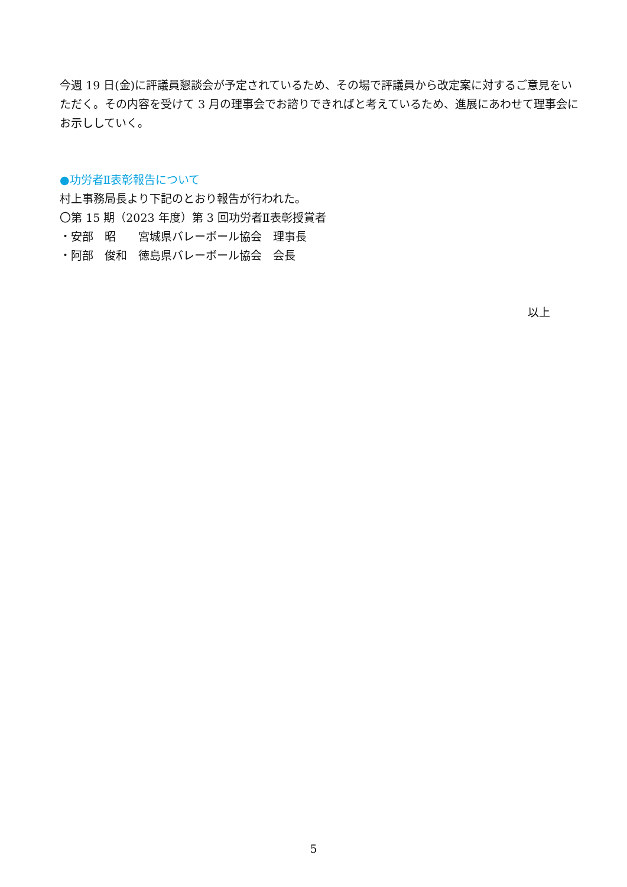今週 19 日(金)に評議員懇談会が予定されているため、その場で評議員から改定案に対するご意見をいただく。その内容を受けて 3 月の理事会でお諮りできればと考えているため、進展にあわせて理事会にお示ししていく。
●功労者Ⅱ表彰報告について
村上事務局長より下記のとおり報告が行われた。
〇第 15 期（2023 年度）第 3 回功労者Ⅱ表彰授賞者
・安部　昭　　宮城県バレーボール協会　理事長
・阿部　俊和　徳島県バレーボール協会　会長
以上
5